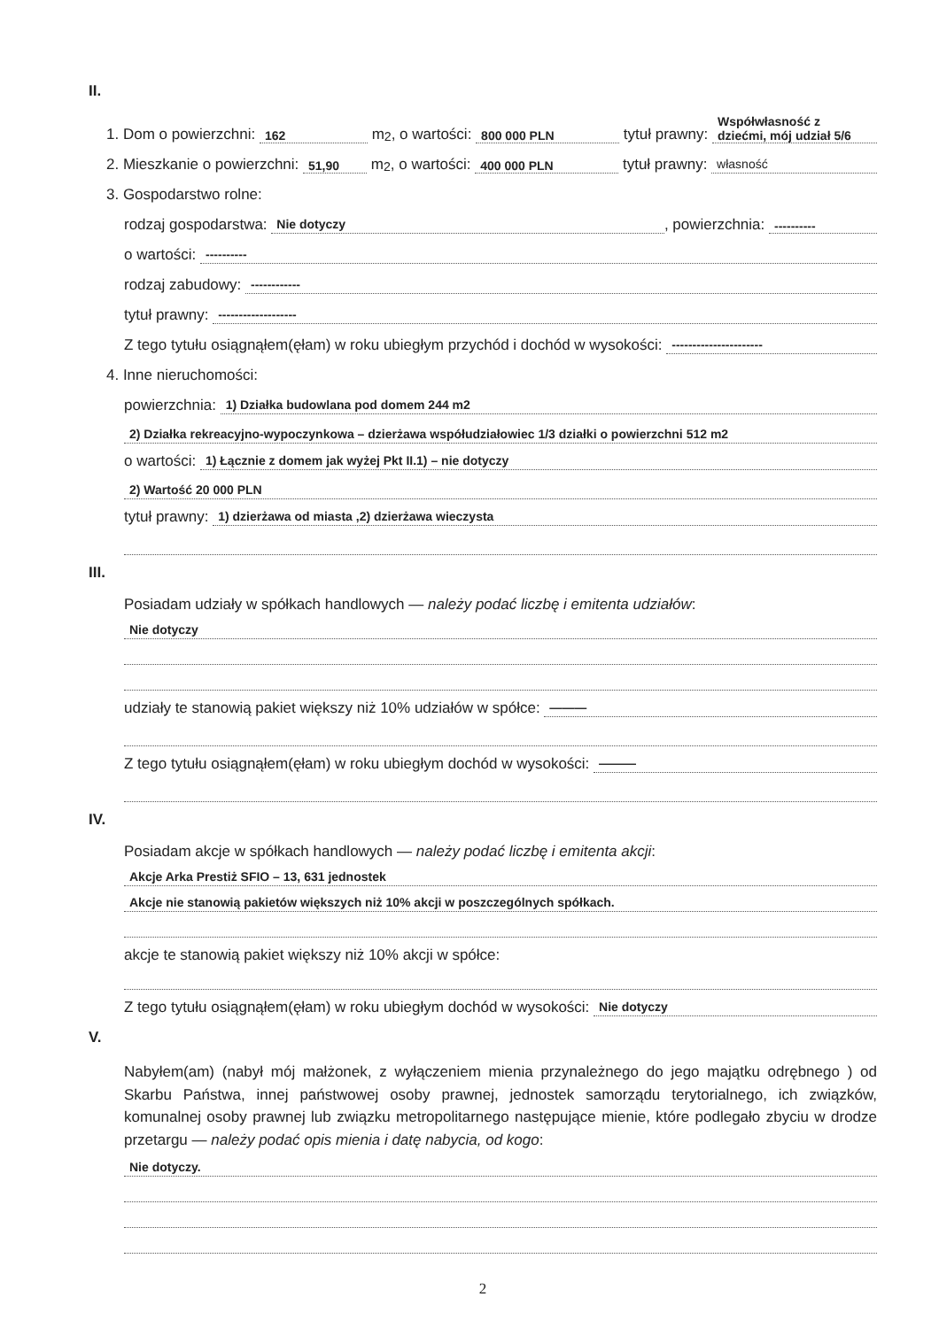II.
1. Dom o powierzchni: 162 m<sup>2</sup>, o wartości: 800 000 PLN tytuł prawny: Współwłasność z dziećmi, mój udział 5/6
2. Mieszkanie o powierzchni: 51,90 m<sup>2</sup>, o wartości: 400 000 PLN tytuł prawny: własność
3. Gospodarstwo rolne:
rodzaj gospodarstwa: Nie dotyczy, powierzchnia: ----------
o wartości: ----------
rodzaj zabudowy: ------------
tytuł prawny: -------------------
Z tego tytułu osiągnąłem(ęłam) w roku ubiegłym przychód i dochód w wysokości: ----------------------
4. Inne nieruchomości:
powierzchnia: 1) Działka budowlana pod domem 244 m2
2) Działka rekreacyjno-wypoczynkowa – dzierżawa współudziałowiec 1/3 działki o powierzchni 512 m2
o wartości: 1) Łącznie z domem jak wyżej Pkt II.1) – nie dotyczy
2) Wartość 20 000 PLN
tytuł prawny: 1) dzierżawa od miasta ,2) dzierżawa wieczysta
III.
Posiadam udziały w spółkach handlowych — należy podać liczbę i emitenta udziałów:
Nie dotyczy
udziały te stanowią pakiet większy niż 10% udziałów w spółce: ———
Z tego tytułu osiągnąłem(ęłam) w roku ubiegłym dochód w wysokości: ———
IV.
Posiadam akcje w spółkach handlowych — należy podać liczbę i emitenta akcji:
Akcje Arka Prestiż SFIO – 13, 631 jednostek
Akcje nie stanowią pakietów większych niż 10% akcji w poszczególnych spółkach.
akcje te stanowią pakiet większy niż 10% akcji w spółce:
Z tego tytułu osiągnąłem(ęłam) w roku ubiegłym dochód w wysokości: Nie dotyczy
V.
Nabyłem(am) (nabył mój małżonek, z wyłączeniem mienia przynależnego do jego majątku odrębnego ) od Skarbu Państwa, innej państwowej osoby prawnej, jednostek samorządu terytorialnego, ich związków, komunalnej osoby prawnej lub związku metropolitarnego następujące mienie, które podlegało zbyciu w drodze przetargu — należy podać opis mienia i datę nabycia, od kogo:
Nie dotyczy.
2